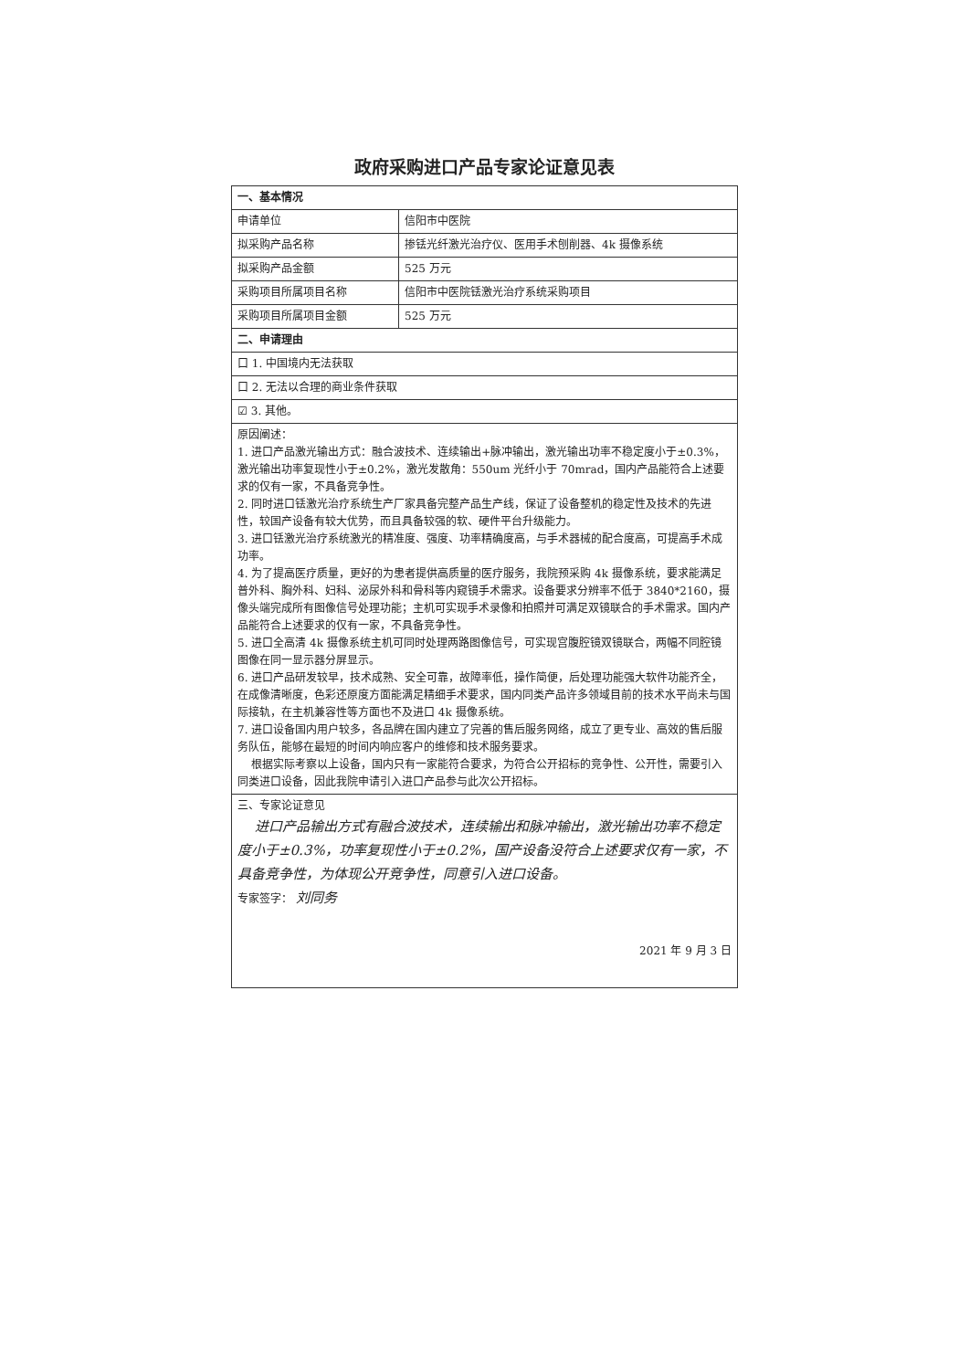政府采购进口产品专家论证意见表
| 一、基本情况 | |
| 申请单位 | 信阳市中医院 |
| 拟采购产品名称 | 掺铥光纤激光治疗仪、医用手术刨削器、4k 摄像系统 |
| 拟采购产品金额 | 525 万元 |
| 采购项目所属项目名称 | 信阳市中医院铥激光治疗系统采购项目 |
| 采购项目所属项目金额 | 525 万元 |
| 二、申请理由 | |
| 口 1. 中国境内无法获取 | |
| 口 2. 无法以合理的商业条件获取 | |
| ☑ 3. 其他。 | |
| 原因阐述： 1. 进口产品激光输出方式：融合波技术、连续输出+脉冲输出，激光输出功率不稳定度小于±0.3%，激光输出功率复现性小于±0.2%，激光发散角：550um 光纤小于 70mrad，国内产品能符合上述要求的仅有一家，不具备竞争性。 2. 同时进口铥激光治疗系统生产厂家具备完整产品生产线，保证了设备整机的稳定性及技术的先进性，较国产设备有较大优势，而且具备较强的软、硬件平台升级能力。 3. 进口铥激光治疗系统激光的精准度、强度、功率精确度高，与手术器械的配合度高，可提高手术成功率。 4. 为了提高医疗质量，更好的为患者提供高质量的医疗服务，我院预采购 4k 摄像系统，要求能满足普外科、胸外科、妇科、泌尿外科和骨科等内窥镜手术需求。设备要求分辨率不低于 3840*2160，摄像头端完成所有图像信号处理功能；主机可实现手术录像和拍照并可满足双镜联合的手术需求。国内产品能符合上述要求的仅有一家，不具备竞争性。 5. 进口全高清 4k 摄像系统主机可同时处理两路图像信号，可实现宫腹腔镜双镜联合，两幅不同腔镜图像在同一显示器分屏显示。 6. 进口产品研发较早，技术成熟、安全可靠，故障率低，操作简便，后处理功能强大软件功能齐全，在成像清晰度，色彩还原度方面能满足精细手术要求，国内同类产品许多领域目前的技术水平尚未与国际接轨，在主机兼容性等方面也不及进口 4k 摄像系统。 7. 进口设备国内用户较多，各品牌在国内建立了完善的售后服务网络，成立了更专业、高效的售后服务队伍，能够在最短的时间内响应客户的维修和技术服务要求。 根据实际考察以上设备，国内只有一家能符合要求，为符合公开招标的竞争性、公开性，需要引入同类进口设备，因此我院申请引入进口产品参与此次公开招标。 | |
| 三、专家论证意见 进口产品输出方式有融合波技术，连续输出和脉冲输出，激光输出功率不稳定度小于±0.3%，功率复现性小于±0.2%，国产设备没符合上述要求仅有一家，不具备竞争性，为体现公开竞争性，同意引入进口设备。 专家签字： 刘同务 2021 年 9 月 3 日 | |